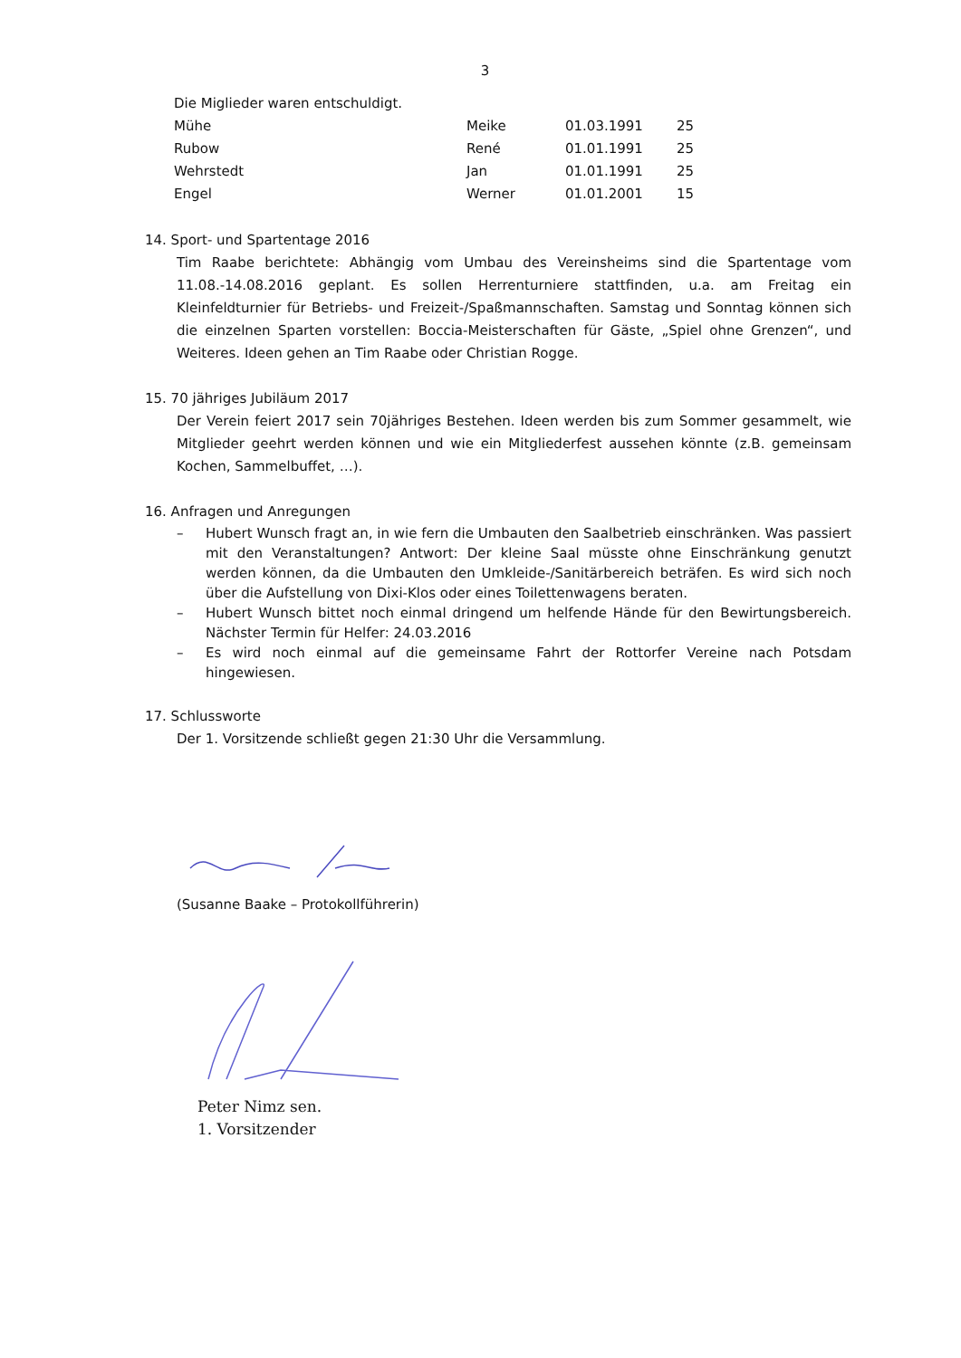3
Die Miglieder waren entschuldigt.
| Mühe | Meike | 01.03.1991 | 25 |
| Rubow | René | 01.01.1991 | 25 |
| Wehrstedt | Jan | 01.01.1991 | 25 |
| Engel | Werner | 01.01.2001 | 15 |
14. Sport- und Spartentage 2016
Tim Raabe berichtete: Abhängig vom Umbau des Vereinsheims sind die Spartentage vom 11.08.-14.08.2016 geplant. Es sollen Herrenturniere stattfinden, u.a. am Freitag ein Kleinfeldturnier für Betriebs- und Freizeit-/Spaßmannschaften. Samstag und Sonntag können sich die einzelnen Sparten vorstellen: Boccia-Meisterschaften für Gäste, „Spiel ohne Grenzen“, und Weiteres. Ideen gehen an Tim Raabe oder Christian Rogge.
15. 70 jähriges Jubiläum 2017
Der Verein feiert 2017 sein 70jähriges Bestehen. Ideen werden bis zum Sommer gesammelt, wie Mitglieder geehrt werden können und wie ein Mitgliederfest aussehen könnte (z.B. gemeinsam Kochen, Sammelbuffet, …).
16. Anfragen und Anregungen
– Hubert Wunsch fragt an, in wie fern die Umbauten den Saalbetrieb einschränken. Was passiert mit den Veranstaltungen? Antwort: Der kleine Saal müsste ohne Einschränkung genutzt werden können, da die Umbauten den Umkleide-/Sanitärbereich beträfen. Es wird sich noch über die Aufstellung von Dixi-Klos oder eines Toilettenwagens beraten.
– Hubert Wunsch bittet noch einmal dringend um helfende Hände für den Bewirtungsbereich. Nächster Termin für Helfer: 24.03.2016
– Es wird noch einmal auf die gemeinsame Fahrt der Rottorfer Vereine nach Potsdam hingewiesen.
17. Schlussworte
Der 1. Vorsitzende schließt gegen 21:30 Uhr die Versammlung.
(Susanne Baake – Protokollführerin)
Peter Nimz sen.
1. Vorsitzender